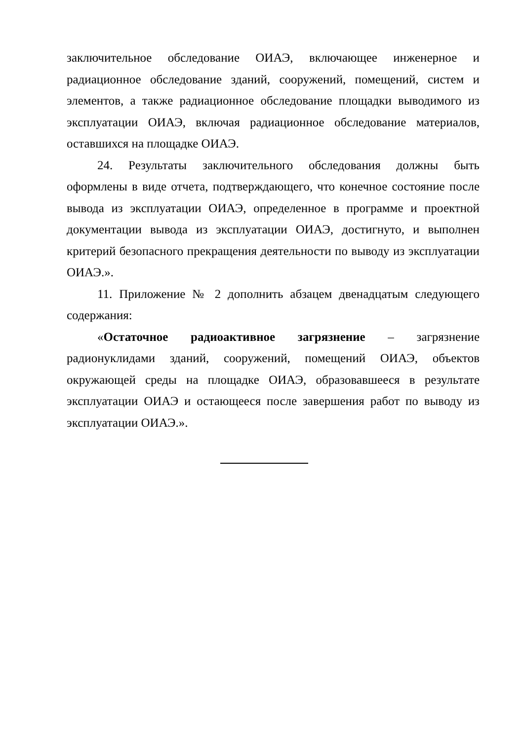заключительное обследование ОИАЭ, включающее инженерное и радиационное обследование зданий, сооружений, помещений, систем и элементов, а также радиационное обследование площадки выводимого из эксплуатации ОИАЭ, включая радиационное обследование материалов, оставшихся на площадке ОИАЭ.
24. Результаты заключительного обследования должны быть оформлены в виде отчета, подтверждающего, что конечное состояние после вывода из эксплуатации ОИАЭ, определенное в программе и проектной документации вывода из эксплуатации ОИАЭ, достигнуто, и выполнен критерий безопасного прекращения деятельности по выводу из эксплуатации ОИАЭ.».
11. Приложение № 2 дополнить абзацем двенадцатым следующего содержания:
«Остаточное радиоактивное загрязнение – загрязнение радионуклидами зданий, сооружений, помещений ОИАЭ, объектов окружающей среды на площадке ОИАЭ, образовавшееся в результате эксплуатации ОИАЭ и остающееся после завершения работ по выводу из эксплуатации ОИАЭ.».